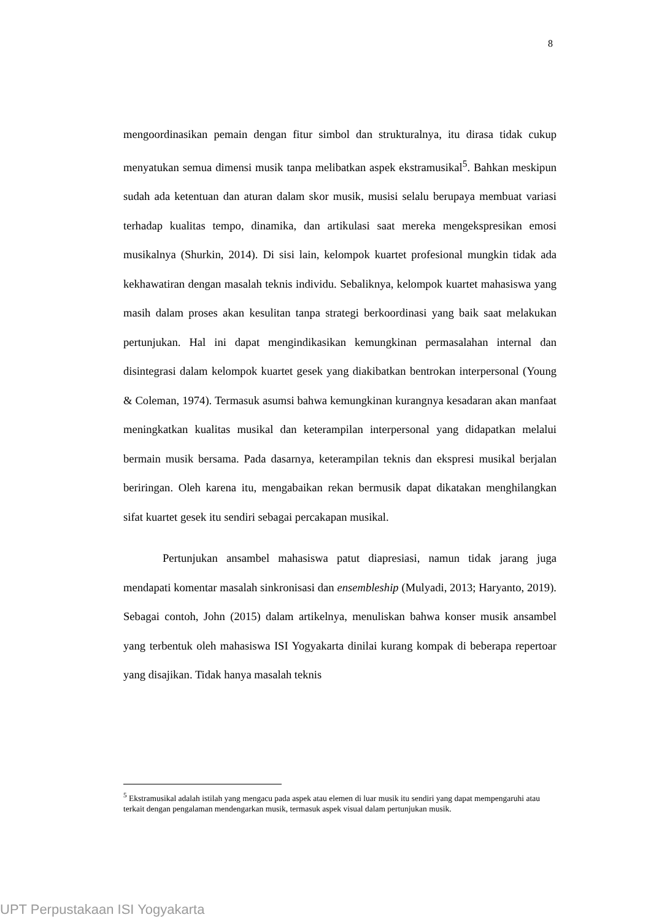8
mengoordinasikan pemain dengan fitur simbol dan strukturalnya, itu dirasa tidak cukup menyatukan semua dimensi musik tanpa melibatkan aspek ekstramusikal<sup>5</sup>. Bahkan meskipun sudah ada ketentuan dan aturan dalam skor musik, musisi selalu berupaya membuat variasi terhadap kualitas tempo, dinamika, dan artikulasi saat mereka mengekspresikan emosi musikalnya (Shurkin, 2014). Di sisi lain, kelompok kuartet profesional mungkin tidak ada kekhawatiran dengan masalah teknis individu. Sebaliknya, kelompok kuartet mahasiswa yang masih dalam proses akan kesulitan tanpa strategi berkoordinasi yang baik saat melakukan pertunjukan. Hal ini dapat mengindikasikan kemungkinan permasalahan internal dan disintegrasi dalam kelompok kuartet gesek yang diakibatkan bentrokan interpersonal (Young & Coleman, 1974). Termasuk asumsi bahwa kemungkinan kurangnya kesadaran akan manfaat meningkatkan kualitas musikal dan keterampilan interpersonal yang didapatkan melalui bermain musik bersama. Pada dasarnya, keterampilan teknis dan ekspresi musikal berjalan beriringan. Oleh karena itu, mengabaikan rekan bermusik dapat dikatakan menghilangkan sifat kuartet gesek itu sendiri sebagai percakapan musikal.
Pertunjukan ansambel mahasiswa patut diapresiasi, namun tidak jarang juga mendapati komentar masalah sinkronisasi dan ensembleship (Mulyadi, 2013; Haryanto, 2019). Sebagai contoh, John (2015) dalam artikelnya, menuliskan bahwa konser musik ansambel yang terbentuk oleh mahasiswa ISI Yogyakarta dinilai kurang kompak di beberapa repertoar yang disajikan. Tidak hanya masalah teknis
<sup>5</sup> Ekstramusikal adalah istilah yang mengacu pada aspek atau elemen di luar musik itu sendiri yang dapat mempengaruhi atau terkait dengan pengalaman mendengarkan musik, termasuk aspek visual dalam pertunjukan musik.
UPT Perpustakaan ISI Yogyakarta